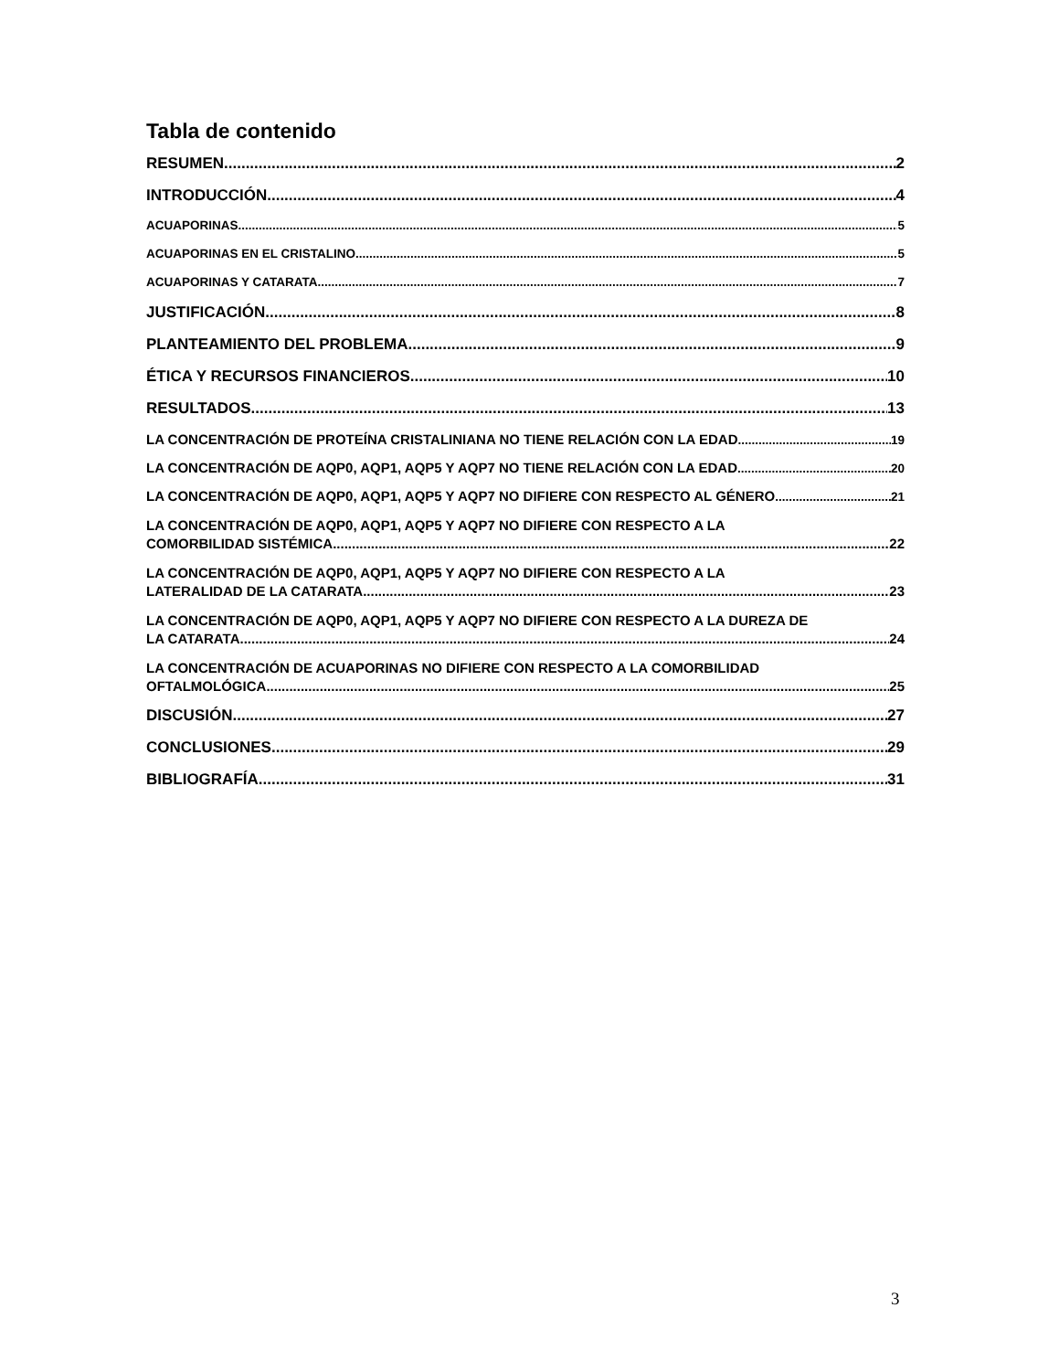Tabla de contenido
RESUMEN 2
INTRODUCCIÓN 4
ACUAPORINAS 5
ACUAPORINAS EN EL CRISTALINO 5
ACUAPORINAS Y CATARATA 7
JUSTIFICACIÓN 8
PLANTEAMIENTO DEL PROBLEMA 9
ÉTICA Y RECURSOS FINANCIEROS 10
RESULTADOS 13
LA CONCENTRACIÓN DE PROTEÍNA CRISTALINIANA NO TIENE RELACIÓN CON LA EDAD 19
LA CONCENTRACIÓN DE AQP0, AQP1, AQP5 Y AQP7 NO TIENE RELACIÓN CON LA EDAD 20
LA CONCENTRACIÓN DE AQP0, AQP1, AQP5 Y AQP7 NO DIFIERE CON RESPECTO AL GÉNERO 21
LA CONCENTRACIÓN DE AQP0, AQP1, AQP5 Y AQP7 NO DIFIERE CON RESPECTO A LA
COMORBILIDAD SISTÉMICA 22
LA CONCENTRACIÓN DE AQP0, AQP1, AQP5 Y AQP7 NO DIFIERE CON RESPECTO A LA
LATERALIDAD DE LA CATARATA 23
LA CONCENTRACIÓN DE AQP0, AQP1, AQP5 Y AQP7 NO DIFIERE CON RESPECTO A LA DUREZA DE
LA CATARATA 24
LA CONCENTRACIÓN DE ACUAPORINAS NO DIFIERE CON RESPECTO A LA COMORBILIDAD
OFTALMOLÓGICA 25
DISCUSIÓN 27
CONCLUSIONES 29
BIBLIOGRAFÍA 31
3